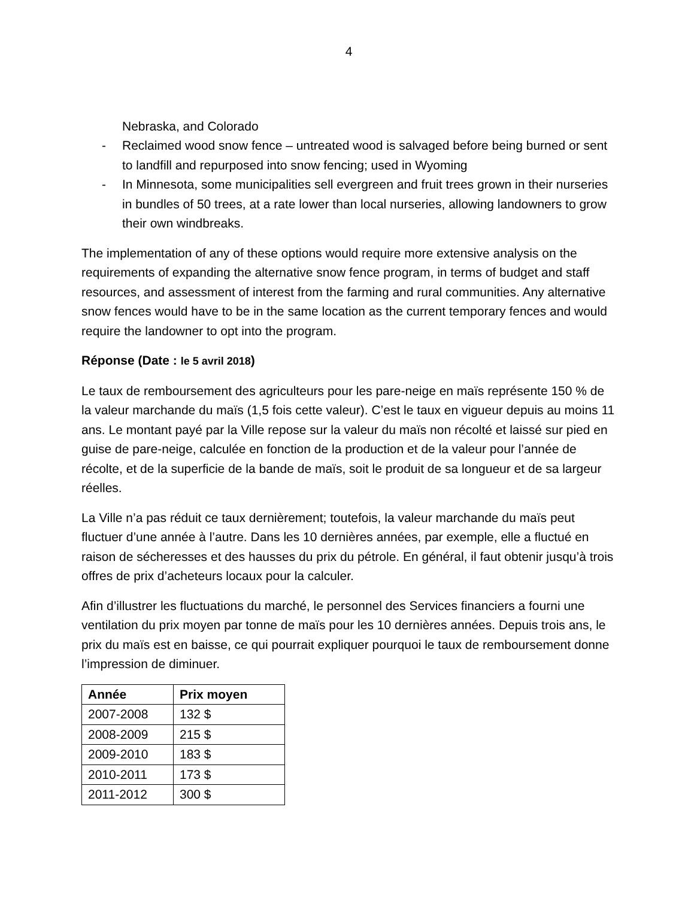4
Nebraska, and Colorado
- Reclaimed wood snow fence – untreated wood is salvaged before being burned or sent to landfill and repurposed into snow fencing; used in Wyoming
- In Minnesota, some municipalities sell evergreen and fruit trees grown in their nurseries in bundles of 50 trees, at a rate lower than local nurseries, allowing landowners to grow their own windbreaks.
The implementation of any of these options would require more extensive analysis on the requirements of expanding the alternative snow fence program, in terms of budget and staff resources, and assessment of interest from the farming and rural communities. Any alternative snow fences would have to be in the same location as the current temporary fences and would require the landowner to opt into the program.
Réponse (Date : le 5 avril 2018)
Le taux de remboursement des agriculteurs pour les pare-neige en maïs représente 150 % de la valeur marchande du maïs (1,5 fois cette valeur). C’est le taux en vigueur depuis au moins 11 ans. Le montant payé par la Ville repose sur la valeur du maïs non récolté et laissé sur pied en guise de pare-neige, calculée en fonction de la production et de la valeur pour l’année de récolte, et de la superficie de la bande de maïs, soit le produit de sa longueur et de sa largeur réelles.
La Ville n’a pas réduit ce taux dernièrement; toutefois, la valeur marchande du maïs peut fluctuer d’une année à l’autre. Dans les 10 dernières années, par exemple, elle a fluctué en raison de sécheresses et des hausses du prix du pétrole. En général, il faut obtenir jusqu’à trois offres de prix d’acheteurs locaux pour la calculer.
Afin d’illustrer les fluctuations du marché, le personnel des Services financiers a fourni une ventilation du prix moyen par tonne de maïs pour les 10 dernières années. Depuis trois ans, le prix du maïs est en baisse, ce qui pourrait expliquer pourquoi le taux de remboursement donne l’impression de diminuer.
| Année | Prix moyen |
| --- | --- |
| 2007-2008 | 132 $ |
| 2008-2009 | 215 $ |
| 2009-2010 | 183 $ |
| 2010-2011 | 173 $ |
| 2011-2012 | 300 $ |